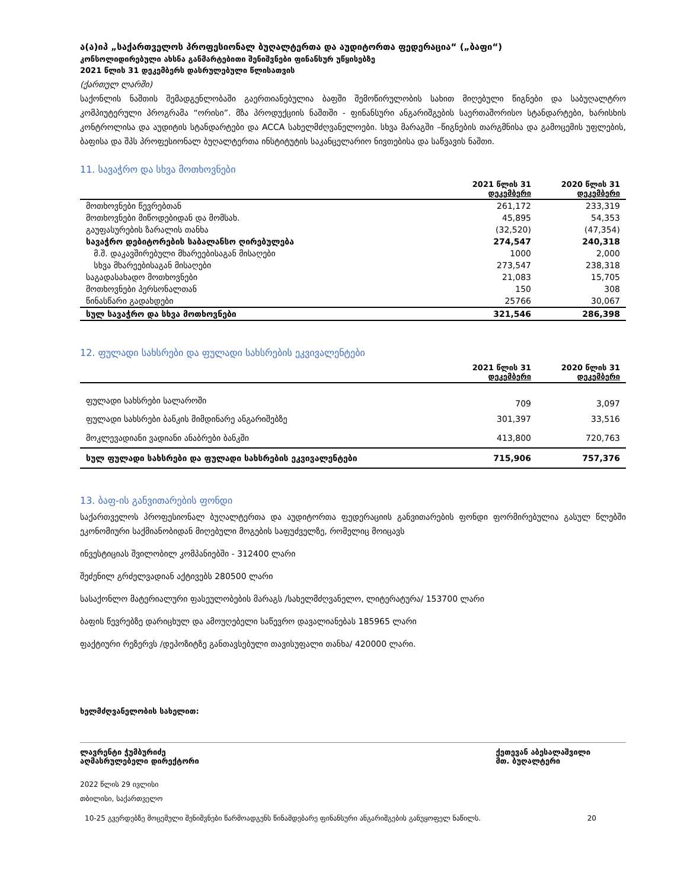ა(ა)იპ „საქართველოს პროფესიონალ ბუღალტერთა და აუდიტორთა ფედერაცია“ („ბაფი“)
კონსოლიდირებული ახსნა განმარტებითი შენიშვნები ფინანსურ უწყისებზე
2021 წლის 31 დეკემბერს დასრულებული წლისათვის
(ქართულ ლარში)
საქონლის ნაშთის შემადგენლობაში გაერთიანებულია ბაფში შემოწირულობის სახით მიღებული წიგნები და საბუღალტრო კომპიუტერული პროგრამა “ორისი”. მზა პროდუქციის ნაშთში - ფინანსური ანგარიშგების საერთაშორისო სტანდარტები, ხარისხის კონტროლისა და აუდიტის სტანდარტები და ACCA სახელმძღვანელოები. სხვა მარაგში –წიგნების თარგმნისა და გამოცემის უფლების, ბაფისა და შპს პროფესიონალ ბუღალტერთა ინსტიტუტის საკანცელარიო ნივთებისა და საწვავის ნაშთი.
11. სავაჭრო და სხვა მოთხოვნები
| | 2021 წლის 31 დეკემბერი | 2020 წლის 31 დეკემბერი |
| --- | --- | --- |
| მოთხოვნები წევრებთან | 261,172 | 233,319 |
| მოთხოვნები მიწოდებიდან და მომსახ. | 45,895 | 54,353 |
| გაუფასურების ზარალის თანხა | (32,520) | (47,354) |
| სავაჭრო დებიტორების საბალანსო ღირებულება | 274,547 | 240,318 |
| მ.შ. დაკავშირებული მხარეებისაგან მისაღები | 1000 | 2,000 |
| სხვა მხარეებისაგან მისაღები | 273,547 | 238,318 |
| საგადასახადო მოთხოვნები | 21,083 | 15,705 |
| მოთხოვნები პერსონალთან | 150 | 308 |
| წინასწარი გადახდები | 25766 | 30,067 |
| სულ სავაჭრო და სხვა მოთხოვნები | 321,546 | 286,398 |
12. ფულადი სახსრები და ფულადი სახსრების ეკვივალენტები
| | 2021 წლის 31 დეკემბერი | 2020 წლის 31 დეკემბერი |
| --- | --- | --- |
| ფულადი სახსრები სალაროში | 709 | 3,097 |
| ფულადი სახსრები ბანკის მიმდინარე ანგარიშებზე | 301,397 | 33,516 |
| მოკლევადიანი ვადიანი ანაბრები ბანკში | 413,800 | 720,763 |
| სულ ფულადი სახსრები და ფულადი სახსრების ეკვივალენტები | 715,906 | 757,376 |
13. ბაფ-ის განვითარების ფონდი
საქართველოს პროფესიონალ ბუღალტერთა და აუდიტორთა ფედერაციის განვითარების ფონდი ფორმირებულია გასულ წლებში ეკონომიური საქმიანობიდან მიღებული მოგების საფუძველზე, რომელიც მოიცავს
ინვესტიციას შვილობილ კომპანიებში - 312400 ლარი
შეძენილ გრძელვადიან აქტივებს 280500 ლარი
სასაქონლო მატერიალური ფასეულობების მარაგს /სახელმძღვანელო, ლიტერატურა/ 153700 ლარი
ბაფის წევრებზე დარიცხულ და ამოუღებელი საწევრო დავალიანებას 185965 ლარი
ფაქტიური რეზერვს /დეპოზიტზე განთავსებული თავისუფალი თანხა/ 420000 ლარი.
ხელმძღვანელობის სახელით:
ლავრენტი ჭუმბურიძე
აღმასრულებელი დირექტორი
ქეთევან აბესალაშვილი
მთ. ბუღალტერი
2022 წლის 29 ივლისი
თბილისი, საქართველო
10-25 გვერდებზე მოცემული შენიშვნები წარმოადგენს წინამდებარე ფინანსური ანგარიშგების განუყოფელ ნაწილს. 20